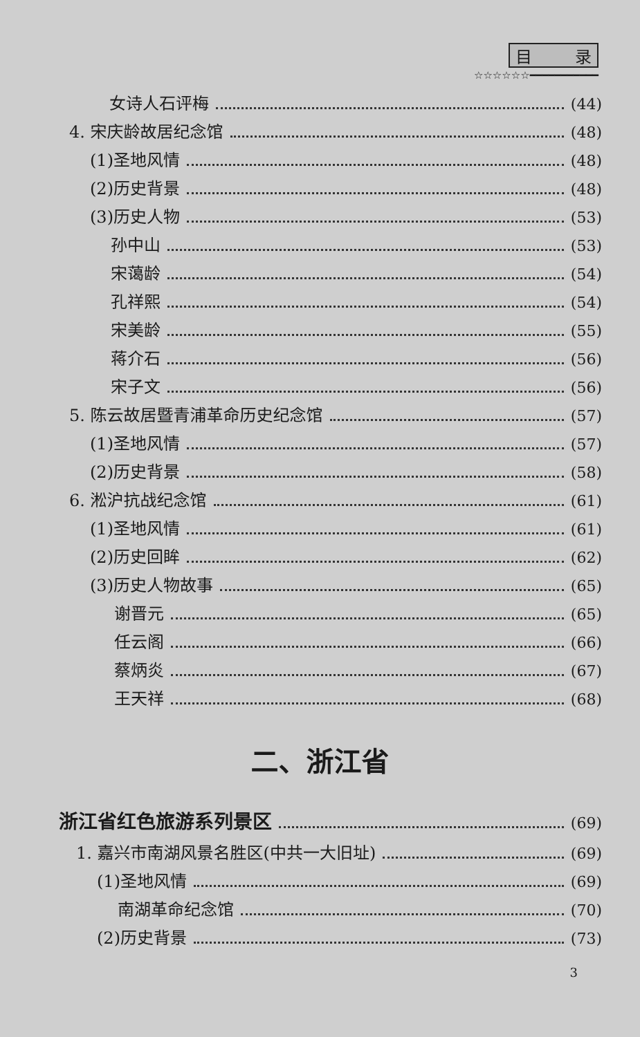目 录
☆☆☆☆☆☆━━━━━━━━━━━
女诗人石评梅 (44)
4. 宋庆龄故居纪念馆 (48)
(1)圣地风情 (48)
(2)历史背景 (48)
(3)历史人物 (53)
孙中山 (53)
宋蔼龄 (54)
孔祥熙 (54)
宋美龄 (55)
蒋介石 (56)
宋子文 (56)
5. 陈云故居暨青浦革命历史纪念馆 (57)
(1)圣地风情 (57)
(2)历史背景 (58)
6. 淞沪抗战纪念馆 (61)
(1)圣地风情 (61)
(2)历史回眸 (62)
(3)历史人物故事 (65)
谢晋元 (65)
任云阁 (66)
蔡炳炎 (67)
王天祥 (68)
二、浙江省
浙江省红色旅游系列景区 (69)
1. 嘉兴市南湖风景名胜区(中共一大旧址) (69)
(1)圣地风情 (69)
南湖革命纪念馆 (70)
(2)历史背景 (73)
3